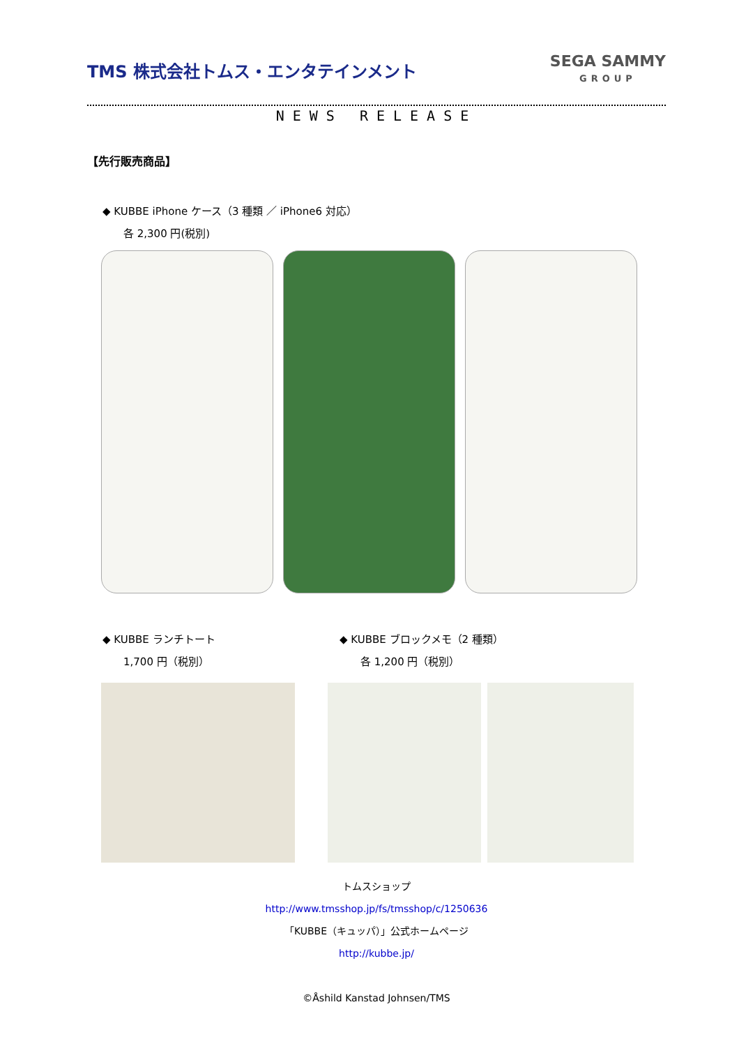TMS 株式会社トムス・エンタテインメント
SEGA SAMMY
GROUP
NEWS RELEASE
【先行販売商品】
◆ KUBBE iPhone ケース（3 種類 ／ iPhone6 対応）
各 2,300 円(税別)
◆ KUBBE ランチトート
1,700 円（税別）
◆ KUBBE ブロックメモ（2 種類）
各 1,200 円（税別）
トムスショップ
http://www.tmsshop.jp/fs/tmsshop/c/1250636
「KUBBE（キュッパ）」公式ホームページ
http://kubbe.jp/
©Åshild Kanstad Johnsen/TMS